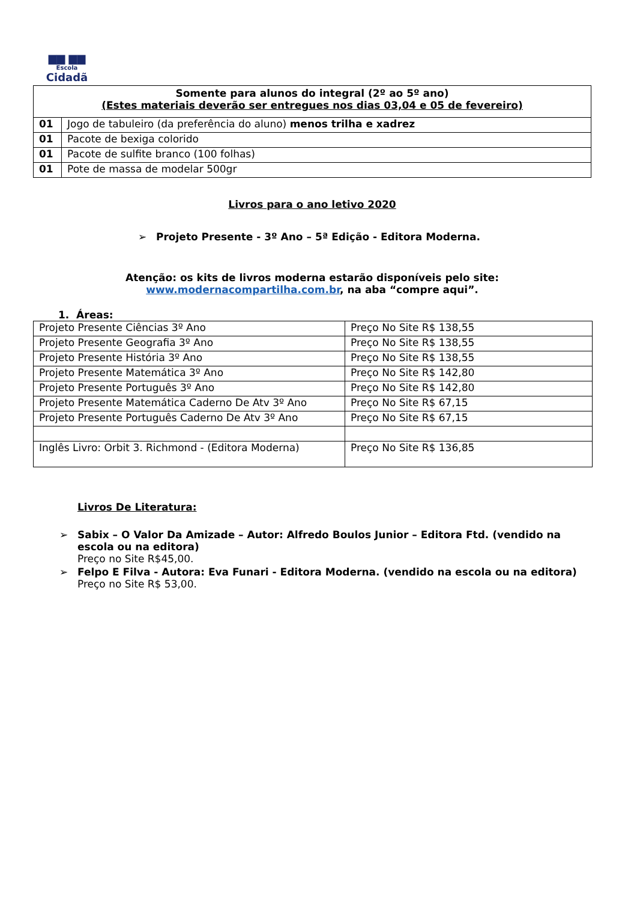▆▆ ▆▆
Escola
Cidadã
| Somente para alunos do integral (2º ao 5º ano) (Estes materiais deverão ser entregues nos dias 03,04 e 05 de fevereiro) | |
| --- | --- |
| 01 | Jogo de tabuleiro (da preferência do aluno) menos trilha e xadrez |
| 01 | Pacote de bexiga colorido |
| 01 | Pacote de sulfite branco (100 folhas) |
| 01 | Pote de massa de modelar 500gr |
Livros para o ano letivo 2020
➢ Projeto Presente - 3º Ano – 5ª Edição - Editora Moderna.
Atenção: os kits de livros moderna estarão disponíveis pelo site:
www.modernacompartilha.com.br, na aba “compre aqui”.
1. Áreas:
| Projeto Presente Ciências 3º Ano | Preço No Site R$ 138,55 |
| Projeto Presente Geografia 3º Ano | Preço No Site R$ 138,55 |
| Projeto Presente História 3º Ano | Preço No Site R$ 138,55 |
| Projeto Presente Matemática 3º Ano | Preço No Site R$ 142,80 |
| Projeto Presente Português 3º Ano | Preço No Site R$ 142,80 |
| Projeto Presente Matemática Caderno De Atv 3º Ano | Preço No Site R$ 67,15 |
| Projeto Presente Português Caderno De Atv 3º Ano | Preço No Site R$ 67,15 |
| Inglês Livro: Orbit 3. Richmond - (Editora Moderna) | Preço No Site R$ 136,85 |
Livros De Literatura:
➢ Sabix – O Valor Da Amizade – Autor: Alfredo Boulos Junior – Editora Ftd. (vendido na escola ou na editora)
Preço no Site R$45,00.
➢ Felpo E Filva - Autora: Eva Funari - Editora Moderna. (vendido na escola ou na editora)
Preço no Site R$ 53,00.